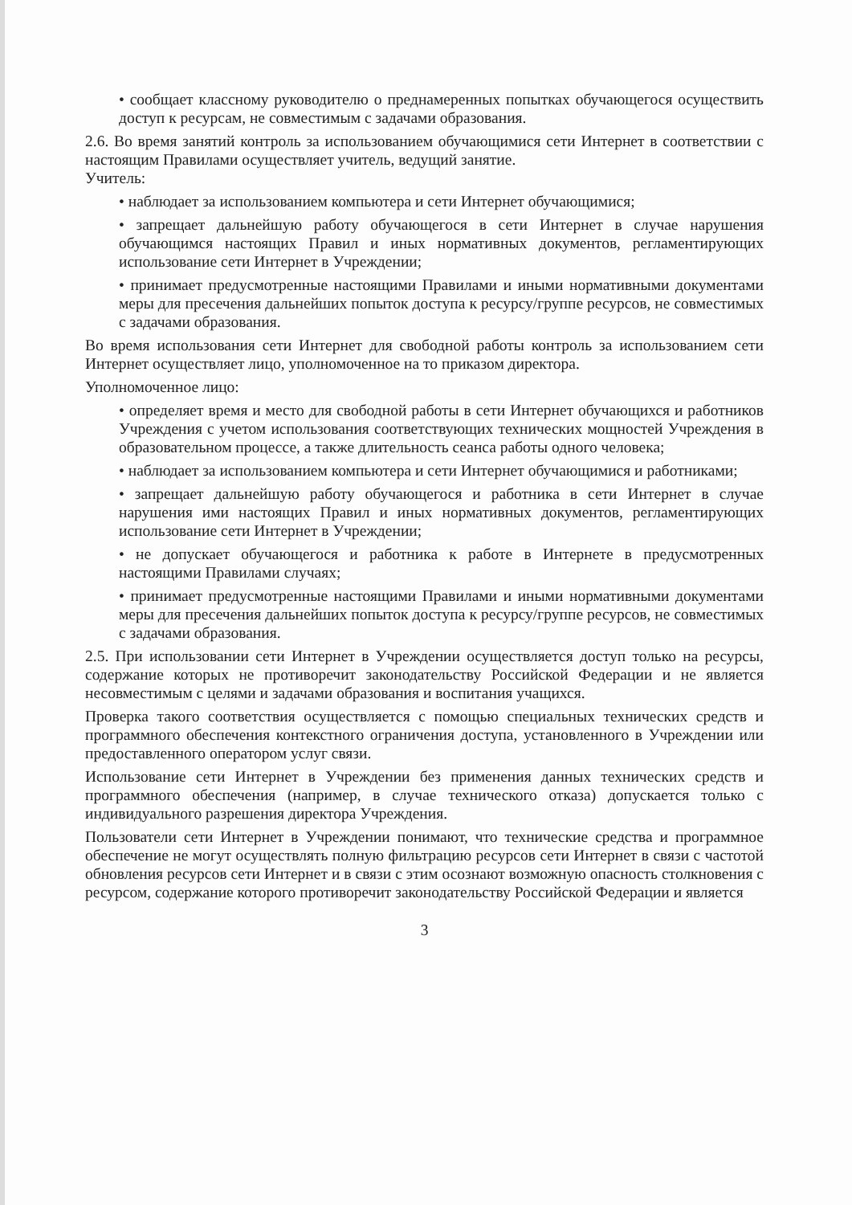• сообщает классному руководителю о преднамеренных попытках обучающегося осуществить доступ к ресурсам, не совместимым с задачами образования.
2.6. Во время занятий контроль за использованием обучающимися сети Интернет в соответствии с настоящим Правилами осуществляет учитель, ведущий занятие.
Учитель:
• наблюдает за использованием компьютера и сети Интернет обучающимися;
• запрещает дальнейшую работу обучающегося в сети Интернет в случае нарушения обучающимся настоящих Правил и иных нормативных документов, регламентирующих использование сети Интернет в Учреждении;
• принимает предусмотренные настоящими Правилами и иными нормативными документами меры для пресечения дальнейших попыток доступа к ресурсу/группе ресурсов, не совместимых с задачами образования.
Во время использования сети Интернет для свободной работы контроль за использованием сети Интернет осуществляет лицо, уполномоченное на то приказом директора.
Уполномоченное лицо:
• определяет время и место для свободной работы в сети Интернет обучающихся и работников Учреждения с учетом использования соответствующих технических мощностей Учреждения в образовательном процессе, а также длительность сеанса работы одного человека;
• наблюдает за использованием компьютера и сети Интернет обучающимися и работниками;
• запрещает дальнейшую работу обучающегося и работника в сети Интернет в случае нарушения ими настоящих Правил и иных нормативных документов, регламентирующих использование сети Интернет в Учреждении;
• не допускает обучающегося и работника к работе в Интернете в предусмотренных настоящими Правилами случаях;
• принимает предусмотренные настоящими Правилами и иными нормативными документами меры для пресечения дальнейших попыток доступа к ресурсу/группе ресурсов, не совместимых с задачами образования.
2.5. При использовании сети Интернет в Учреждении осуществляется доступ только на ресурсы, содержание которых не противоречит законодательству Российской Федерации и не является несовместимым с целями и задачами образования и воспитания учащихся.
Проверка такого соответствия осуществляется с помощью специальных технических средств и программного обеспечения контекстного ограничения доступа, установленного в Учреждении или предоставленного оператором услуг связи.
Использование сети Интернет в Учреждении без применения данных технических средств и программного обеспечения (например, в случае технического отказа) допускается только с индивидуального разрешения директора Учреждения.
Пользователи сети Интернет в Учреждении понимают, что технические средства и программное обеспечение не могут осуществлять полную фильтрацию ресурсов сети Интернет в связи с частотой обновления ресурсов сети Интернет и в связи с этим осознают возможную опасность столкновения с ресурсом, содержание которого противоречит законодательству Российской Федерации и является
3